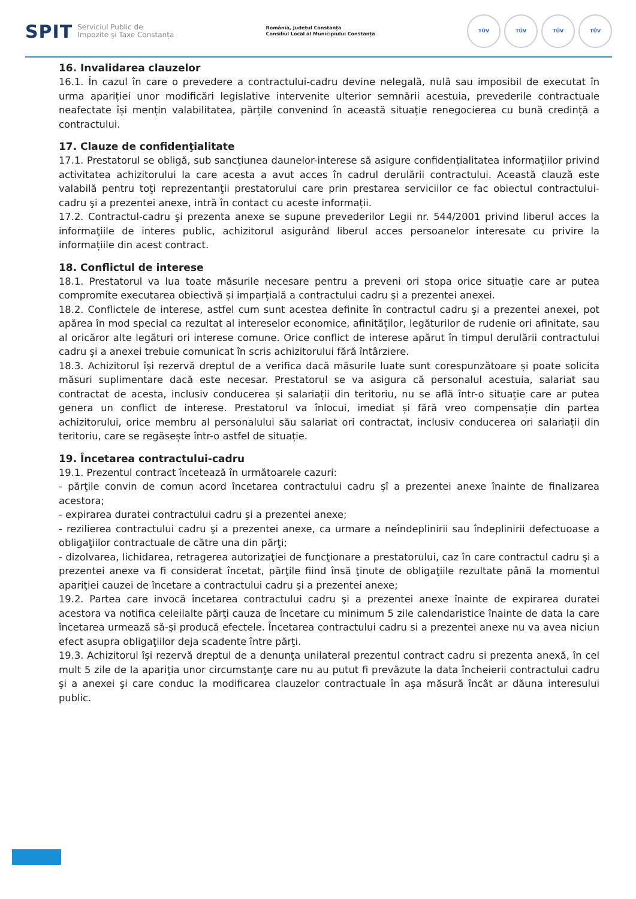SPIT Serviciul Public de
Impozite și Taxe Constanța
România, Județul Constanța
Consiliul Local al Municipiului Constanța
TÜV TÜV TÜV TÜV
16. Invalidarea clauzelor
16.1. În cazul în care o prevedere a contractului-cadru devine nelegală, nulă sau imposibil de executat în urma apariției unor modificări legislative intervenite ulterior semnării acestuia, prevederile contractuale neafectate își mențin valabilitatea, părțile convenind în această situație renegocierea cu bună credință a contractului.
17. Clauze de confidenţialitate
17.1. Prestatorul se obligă, sub sancţiunea daunelor-interese să asigure confidenţialitatea informaţiilor privind activitatea achizitorului la care acesta a avut acces în cadrul derulării contractului. Această clauză este valabilă pentru toţi reprezentanţii prestatorului care prin prestarea serviciilor ce fac obiectul contractului-cadru şi a prezentei anexe, intră în contact cu aceste informații.
17.2. Contractul-cadru şi prezenta anexe se supune prevederilor Legii nr. 544/2001 privind liberul acces la informaţiile de interes public, achizitorul asigurând liberul acces persoanelor interesate cu privire la informațiile din acest contract.
18. Conflictul de interese
18.1. Prestatorul va lua toate măsurile necesare pentru a preveni ori stopa orice situație care ar putea compromite executarea obiectivă și imparțială a contractului cadru şi a prezentei anexei.
18.2. Conflictele de interese, astfel cum sunt acestea definite în contractul cadru şi a prezentei anexei, pot apărea în mod special ca rezultat al intereselor economice, afinităților, legăturilor de rudenie ori afinitate, sau al oricăror alte legături ori interese comune. Orice conflict de interese apărut în timpul derulării contractului cadru şi a anexei trebuie comunicat în scris achizitorului fără întârziere.
18.3. Achizitorul își rezervă dreptul de a verifica dacă măsurile luate sunt corespunzătoare și poate solicita măsuri suplimentare dacă este necesar. Prestatorul se va asigura că personalul acestuia, salariat sau contractat de acesta, inclusiv conducerea și salariații din teritoriu, nu se află într-o situație care ar putea genera un conflict de interese. Prestatorul va înlocui, imediat și fără vreo compensație din partea achizitorului, orice membru al personalului său salariat ori contractat, inclusiv conducerea ori salariații din teritoriu, care se regăsește într-o astfel de situație.
19. Încetarea contractului-cadru
19.1. Prezentul contract încetează în următoarele cazuri:
- părţile convin de comun acord încetarea contractului cadru şî a prezentei anexe înainte de finalizarea acestora;
- expirarea duratei contractului cadru şi a prezentei anexe;
- rezilierea contractului cadru şi a prezentei anexe, ca urmare a neîndeplinirii sau îndeplinirii defectuoase a obligaţiilor contractuale de către una din părţi;
- dizolvarea, lichidarea, retragerea autorizaţiei de funcţionare a prestatorului, caz în care contractul cadru şi a prezentei anexe va fi considerat încetat, părţile fiind însă ţinute de obligaţiile rezultate până la momentul apariţiei cauzei de încetare a contractului cadru şi a prezentei anexe;
19.2. Partea care invocă încetarea contractului cadru şi a prezentei anexe înainte de expirarea duratei acestora va notifica celeilalte părţi cauza de încetare cu minimum 5 zile calendaristice înainte de data la care încetarea urmează să-şi producă efectele. Încetarea contractului cadru si a prezentei anexe nu va avea niciun efect asupra obligaţiilor deja scadente între părţi.
19.3. Achizitorul îşi rezervă dreptul de a denunţa unilateral prezentul contract cadru si prezenta anexă, în cel mult 5 zile de la apariţia unor circumstanţe care nu au putut fi prevăzute la data încheierii contractului cadru şi a anexei şi care conduc la modificarea clauzelor contractuale în aşa măsură încât ar dăuna interesului public.